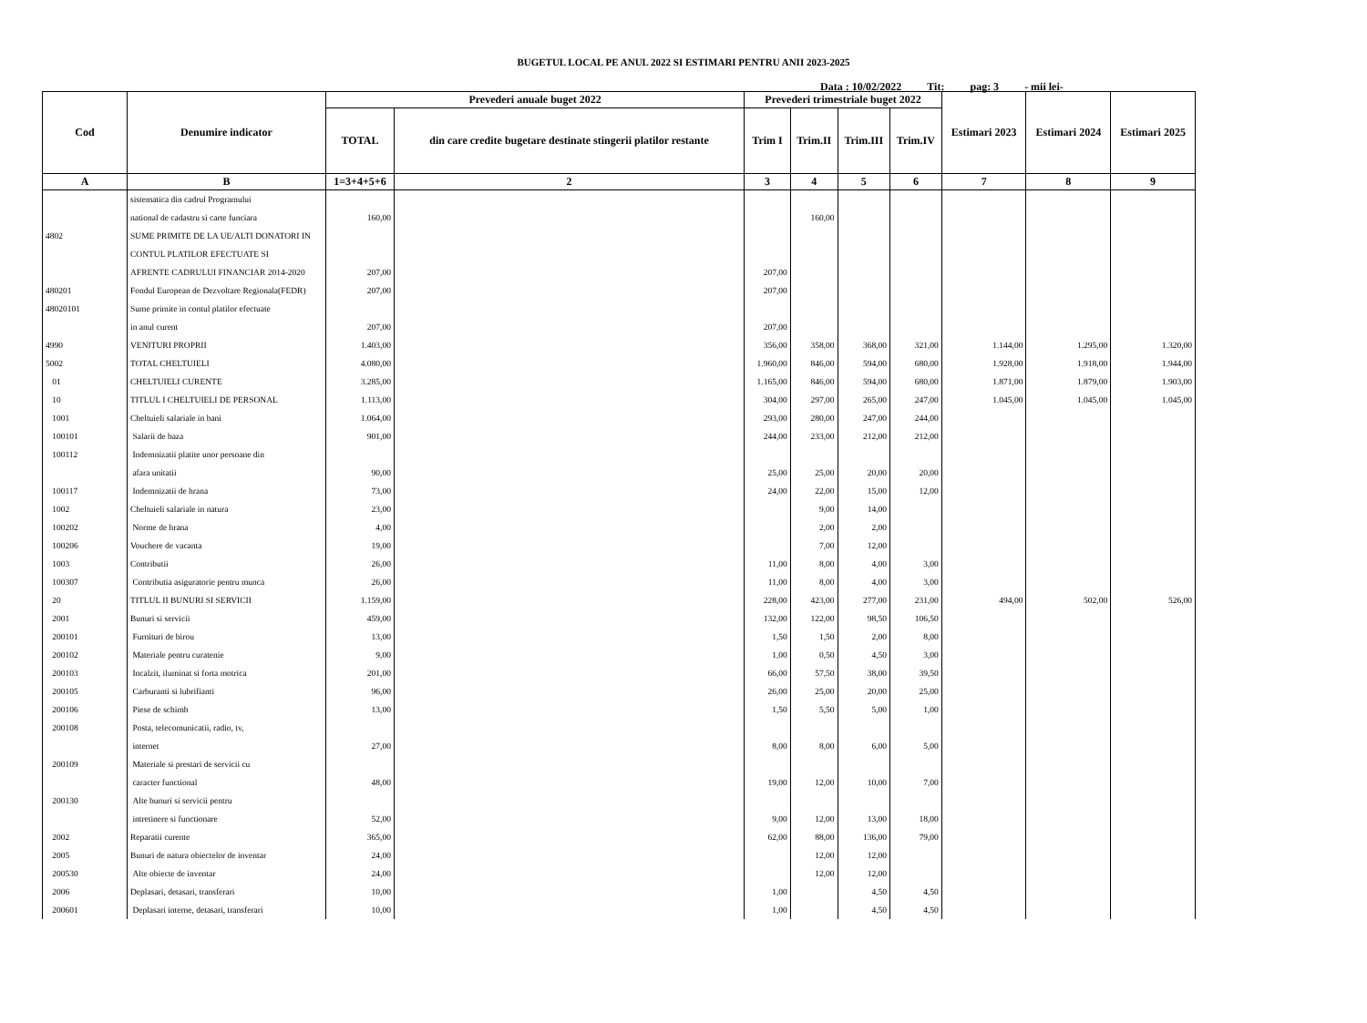BUGETUL LOCAL PE ANUL 2022 SI ESTIMARI PENTRU ANII 2023-2025
Data : 10/02/2022 Tit: pag: 3 - mii lei-
| Cod | Denumire indicator | Prevederi anuale buget 2022 | | Prevederi trimestriale buget 2022 | | | | Estimari 2023 | Estimari 2024 | Estimari 2025 |
| --- | --- | --- | --- | --- | --- | --- | --- | --- | --- | --- |
| | | TOTAL | din care credite bugetare destinate stingerii platilor restante | Trim I | Trim.II | Trim.III | Trim.IV | | | |
| A | B | 1=3+4+5+6 | 2 | 3 | 4 | 5 | 6 | 7 | 8 | 9 |
| | sistematica din cadrul Programului | | | | | | | | | |
| | national de cadastru si carte funciara | 160,00 | | | 160,00 | | | | | |
| 4802 | SUME PRIMITE DE LA UE/ALTI DONATORI IN | | | | | | | | | |
| | CONTUL PLATILOR EFECTUATE SI | | | | | | | | | |
| | AFRENTE CADRULUI FINANCIAR 2014-2020 | 207,00 | | 207,00 | | | | | | |
| 480201 | Fondul European de Dezvoltare Regionala(FEDR) | 207,00 | | 207,00 | | | | | | |
| 48020101 | Sume primite in contul platilor efectuate | | | | | | | | | |
| | in anul curent | 207,00 | | 207,00 | | | | | | |
| 4990 | VENITURI PROPRII | 1.403,00 | | 356,00 | 358,00 | 368,00 | 321,00 | 1.144,00 | 1.295,00 | 1.320,00 |
| 5002 | TOTAL CHELTUIELI | 4.080,00 | | 1.960,00 | 846,00 | 594,00 | 680,00 | 1.928,00 | 1.918,00 | 1.944,00 |
| 01 | CHELTUIELI CURENTE | 3.285,00 | | 1.165,00 | 846,00 | 594,00 | 680,00 | 1.871,00 | 1.879,00 | 1.903,00 |
| 10 | TITLUL I CHELTUIELI DE PERSONAL | 1.113,00 | | 304,00 | 297,00 | 265,00 | 247,00 | 1.045,00 | 1.045,00 | 1.045,00 |
| 1001 | Cheltuieli salariale in bani | 1.064,00 | | 293,00 | 280,00 | 247,00 | 244,00 | | | |
| 100101 | Salarii de baza | 901,00 | | 244,00 | 233,00 | 212,00 | 212,00 | | | |
| 100112 | Indemnizatii platite unor persoane din | | | | | | | | | |
| | afara unitatii | 90,00 | | 25,00 | 25,00 | 20,00 | 20,00 | | | |
| 100117 | Indemnizatii de hrana | 73,00 | | 24,00 | 22,00 | 15,00 | 12,00 | | | |
| 1002 | Cheltuieli salariale in natura | 23,00 | | | 9,00 | 14,00 | | | | |
| 100202 | Norme de hrana | 4,00 | | | 2,00 | 2,00 | | | | |
| 100206 | Vouchere de vacanta | 19,00 | | | 7,00 | 12,00 | | | | |
| 1003 | Contributii | 26,00 | | 11,00 | 8,00 | 4,00 | 3,00 | | | |
| 100307 | Contributia asiguratorie pentru munca | 26,00 | | 11,00 | 8,00 | 4,00 | 3,00 | | | |
| 20 | TITLUL II BUNURI SI SERVICII | 1.159,00 | | 228,00 | 423,00 | 277,00 | 231,00 | 494,00 | 502,00 | 526,00 |
| 2001 | Bunuri si servicii | 459,00 | | 132,00 | 122,00 | 98,50 | 106,50 | | | |
| 200101 | Furnituri de birou | 13,00 | | 1,50 | 1,50 | 2,00 | 8,00 | | | |
| 200102 | Materiale pentru curatenie | 9,00 | | 1,00 | 0,50 | 4,50 | 3,00 | | | |
| 200103 | Incalzit, iluminat si forta motrica | 201,00 | | 66,00 | 57,50 | 38,00 | 39,50 | | | |
| 200105 | Carburanti si lubrifianti | 96,00 | | 26,00 | 25,00 | 20,00 | 25,00 | | | |
| 200106 | Piese de schimb | 13,00 | | 1,50 | 5,50 | 5,00 | 1,00 | | | |
| 200108 | Posta, telecomunicatii, radio, tv, | | | | | | | | | |
| | internet | 27,00 | | 8,00 | 8,00 | 6,00 | 5,00 | | | |
| 200109 | Materiale si prestari de servicii cu | | | | | | | | | |
| | caracter functional | 48,00 | | 19,00 | 12,00 | 10,00 | 7,00 | | | |
| 200130 | Alte bunuri si servicii pentru | | | | | | | | | |
| | intretinere si functionare | 52,00 | | 9,00 | 12,00 | 13,00 | 18,00 | | | |
| 2002 | Reparatii curente | 365,00 | | 62,00 | 88,00 | 136,00 | 79,00 | | | |
| 2005 | Bunuri de natura obiectelor de inventar | 24,00 | | | 12,00 | 12,00 | | | | |
| 200530 | Alte obiecte de inventar | 24,00 | | | 12,00 | 12,00 | | | | |
| 2006 | Deplasari, detasari, transferari | 10,00 | | 1,00 | | 4,50 | 4,50 | | | |
| 200601 | Deplasari interne, detasari, transferari | 10,00 | | 1,00 | | 4,50 | 4,50 | | | |